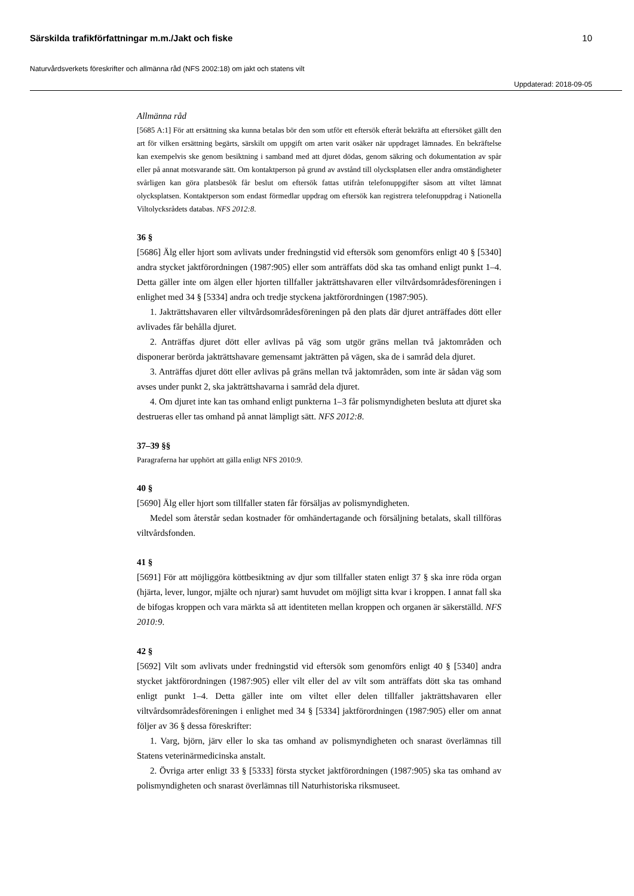Särskilda trafikförfattningar m.m./Jakt och fiske 10
Naturvårdsverkets föreskrifter och allmänna råd (NFS 2002:18) om jakt och statens vilt
Uppdaterad: 2018-09-05
Allmänna råd
[5685 A:1] För att ersättning ska kunna betalas bör den som utför ett eftersök efteråt bekräfta att eftersöket gällt den art för vilken ersättning begärts, särskilt om uppgift om arten varit osäker när uppdraget lämnades. En bekräftelse kan exempelvis ske genom besiktning i samband med att djuret dödas, genom säkring och dokumentation av spår eller på annat motsvarande sätt. Om kontaktperson på grund av avstånd till olycksplatsen eller andra omständigheter svårligen kan göra platsbesök får beslut om eftersök fattas utifrån telefonuppgifter såsom att viltet lämnat olycksplatsen. Kontaktperson som endast förmedlar uppdrag om eftersök kan registrera telefonuppdrag i Nationella Viltolycksrådets databas. NFS 2012:8.
36 §
[5686] Älg eller hjort som avlivats under fredningstid vid eftersök som genomförs enligt 40 § [5340] andra stycket jaktförordningen (1987:905) eller som anträffats död ska tas omhand enligt punkt 1–4. Detta gäller inte om älgen eller hjorten tillfaller jakträttshavaren eller viltvårdsområdesföreningen i enlighet med 34 § [5334] andra och tredje styckena jaktförordningen (1987:905).
1. Jakträttshavaren eller viltvårdsområdesföreningen på den plats där djuret anträffades dött eller avlivades får behålla djuret.
2. Anträffas djuret dött eller avlivas på väg som utgör gräns mellan två jaktområden och disponerar berörda jakträttshavare gemensamt jakträtten på vägen, ska de i samråd dela djuret.
3. Anträffas djuret dött eller avlivas på gräns mellan två jaktområden, som inte är sådan väg som avses under punkt 2, ska jakträttshavarna i samråd dela djuret.
4. Om djuret inte kan tas omhand enligt punkterna 1–3 får polismyndigheten besluta att djuret ska destrueras eller tas omhand på annat lämpligt sätt. NFS 2012:8.
37–39 §§
Paragraferna har upphört att gälla enligt NFS 2010:9.
40 §
[5690] Älg eller hjort som tillfaller staten får försäljas av polismyndigheten.
Medel som återstår sedan kostnader för omhändertagande och försäljning betalats, skall tillföras viltvårdsfonden.
41 §
[5691] För att möjliggöra köttbesiktning av djur som tillfaller staten enligt 37 § ska inre röda organ (hjärta, lever, lungor, mjälte och njurar) samt huvudet om möjligt sitta kvar i kroppen. I annat fall ska de bifogas kroppen och vara märkta så att identiteten mellan kroppen och organen är säkerställd. NFS 2010:9.
42 §
[5692] Vilt som avlivats under fredningstid vid eftersök som genomförs enligt 40 § [5340] andra stycket jaktförordningen (1987:905) eller vilt eller del av vilt som anträffats dött ska tas omhand enligt punkt 1–4. Detta gäller inte om viltet eller delen tillfaller jakträttshavaren eller viltvårdsområdesföreningen i enlighet med 34 § [5334] jaktförordningen (1987:905) eller om annat följer av 36 § dessa föreskrifter:
1. Varg, björn, järv eller lo ska tas omhand av polismyndigheten och snarast överlämnas till Statens veterinärmedicinska anstalt.
2. Övriga arter enligt 33 § [5333] första stycket jaktförordningen (1987:905) ska tas omhand av polismyndigheten och snarast överlämnas till Naturhistoriska riksmuseet.